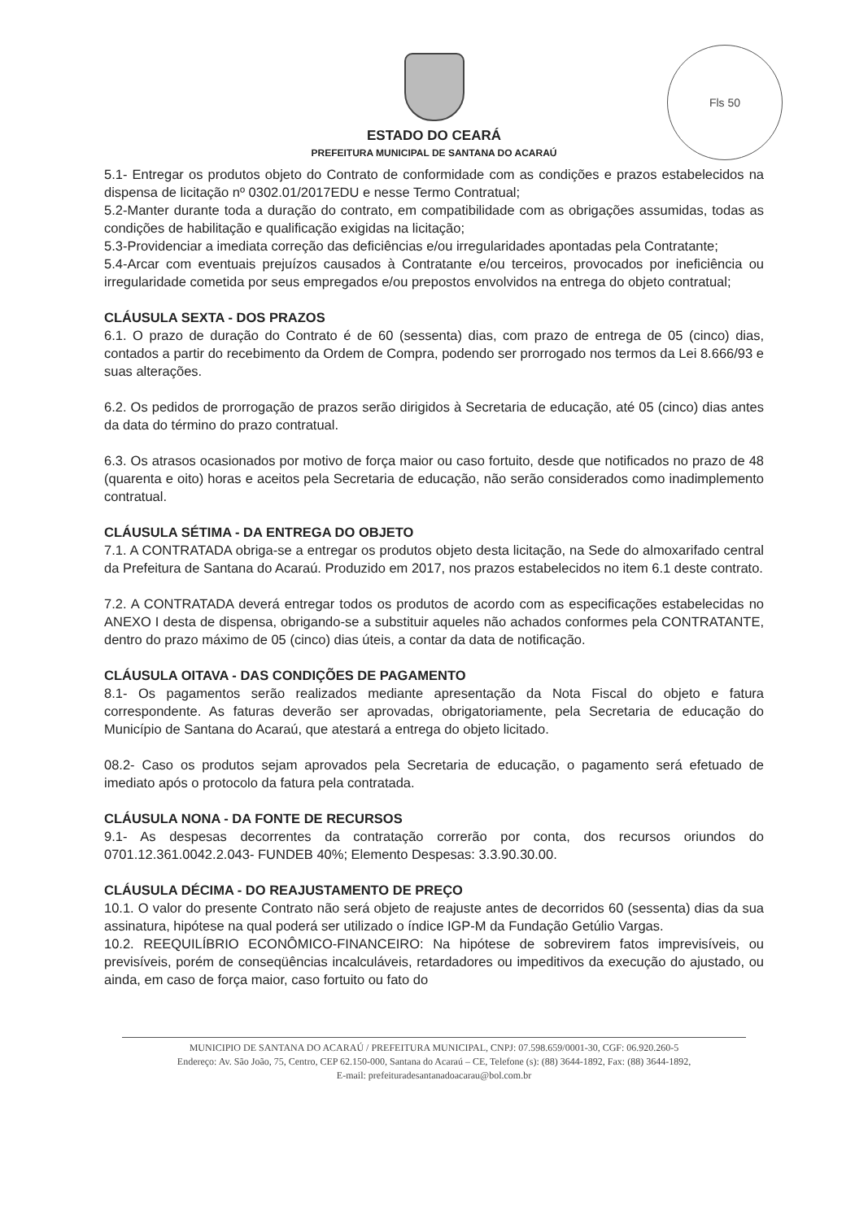Fls 50
ESTADO DO CEARÁ
PREFEITURA MUNICIPAL DE SANTANA DO ACARAÚ
5.1- Entregar os produtos objeto do Contrato de conformidade com as condições e prazos estabelecidos na dispensa de licitação nº 0302.01/2017EDU e nesse Termo Contratual;
5.2-Manter durante toda a duração do contrato, em compatibilidade com as obrigações assumidas, todas as condições de habilitação e qualificação exigidas na licitação;
5.3-Providenciar a imediata correção das deficiências e/ou irregularidades apontadas pela Contratante;
5.4-Arcar com eventuais prejuízos causados à Contratante e/ou terceiros, provocados por ineficiência ou irregularidade cometida por seus empregados e/ou prepostos envolvidos na entrega do objeto contratual;
CLÁUSULA SEXTA - DOS PRAZOS
6.1. O prazo de duração do Contrato é de 60 (sessenta) dias, com prazo de entrega de 05 (cinco) dias, contados a partir do recebimento da Ordem de Compra, podendo ser prorrogado nos termos da Lei 8.666/93 e suas alterações.
6.2. Os pedidos de prorrogação de prazos serão dirigidos à Secretaria de educação, até 05 (cinco) dias antes da data do término do prazo contratual.
6.3. Os atrasos ocasionados por motivo de força maior ou caso fortuito, desde que notificados no prazo de 48 (quarenta e oito) horas e aceitos pela Secretaria de educação, não serão considerados como inadimplemento contratual.
CLÁUSULA SÉTIMA - DA ENTREGA DO OBJETO
7.1. A CONTRATADA obriga-se a entregar os produtos objeto desta licitação, na Sede do almoxarifado central da Prefeitura de Santana do Acaraú. Produzido em 2017, nos prazos estabelecidos no item 6.1 deste contrato.
7.2. A CONTRATADA deverá entregar todos os produtos de acordo com as especificações estabelecidas no ANEXO I desta de dispensa, obrigando-se a substituir aqueles não achados conformes pela CONTRATANTE, dentro do prazo máximo de 05 (cinco) dias úteis, a contar da data de notificação.
CLÁUSULA OITAVA - DAS CONDIÇÕES DE PAGAMENTO
8.1- Os pagamentos serão realizados mediante apresentação da Nota Fiscal do objeto e fatura correspondente. As faturas deverão ser aprovadas, obrigatoriamente, pela Secretaria de educação do Município de Santana do Acaraú, que atestará a entrega do objeto licitado.
08.2- Caso os produtos sejam aprovados pela Secretaria de educação, o pagamento será efetuado de imediato após o protocolo da fatura pela contratada.
CLÁUSULA NONA - DA FONTE DE RECURSOS
9.1- As despesas decorrentes da contratação correrão por conta, dos recursos oriundos do 0701.12.361.0042.2.043- FUNDEB 40%; Elemento Despesas: 3.3.90.30.00.
CLÁUSULA DÉCIMA - DO REAJUSTAMENTO DE PREÇO
10.1. O valor do presente Contrato não será objeto de reajuste antes de decorridos 60 (sessenta) dias da sua assinatura, hipótese na qual poderá ser utilizado o índice IGP-M da Fundação Getúlio Vargas.
10.2. REEQUILÍBRIO ECONÔMICO-FINANCEIRO: Na hipótese de sobrevirem fatos imprevisíveis, ou previsíveis, porém de conseqüências incalculáveis, retardadores ou impeditivos da execução do ajustado, ou ainda, em caso de força maior, caso fortuito ou fato do
MUNICIPIO DE SANTANA DO ACARAÚ / PREFEITURA MUNICIPAL, CNPJ: 07.598.659/0001-30, CGF: 06.920.260-5
Endereço: Av. São João, 75, Centro, CEP 62.150-000, Santana do Acaraú – CE, Telefone (s): (88) 3644-1892, Fax: (88) 3644-1892,
E-mail: prefeituradesantanadoacarau@bol.com.br